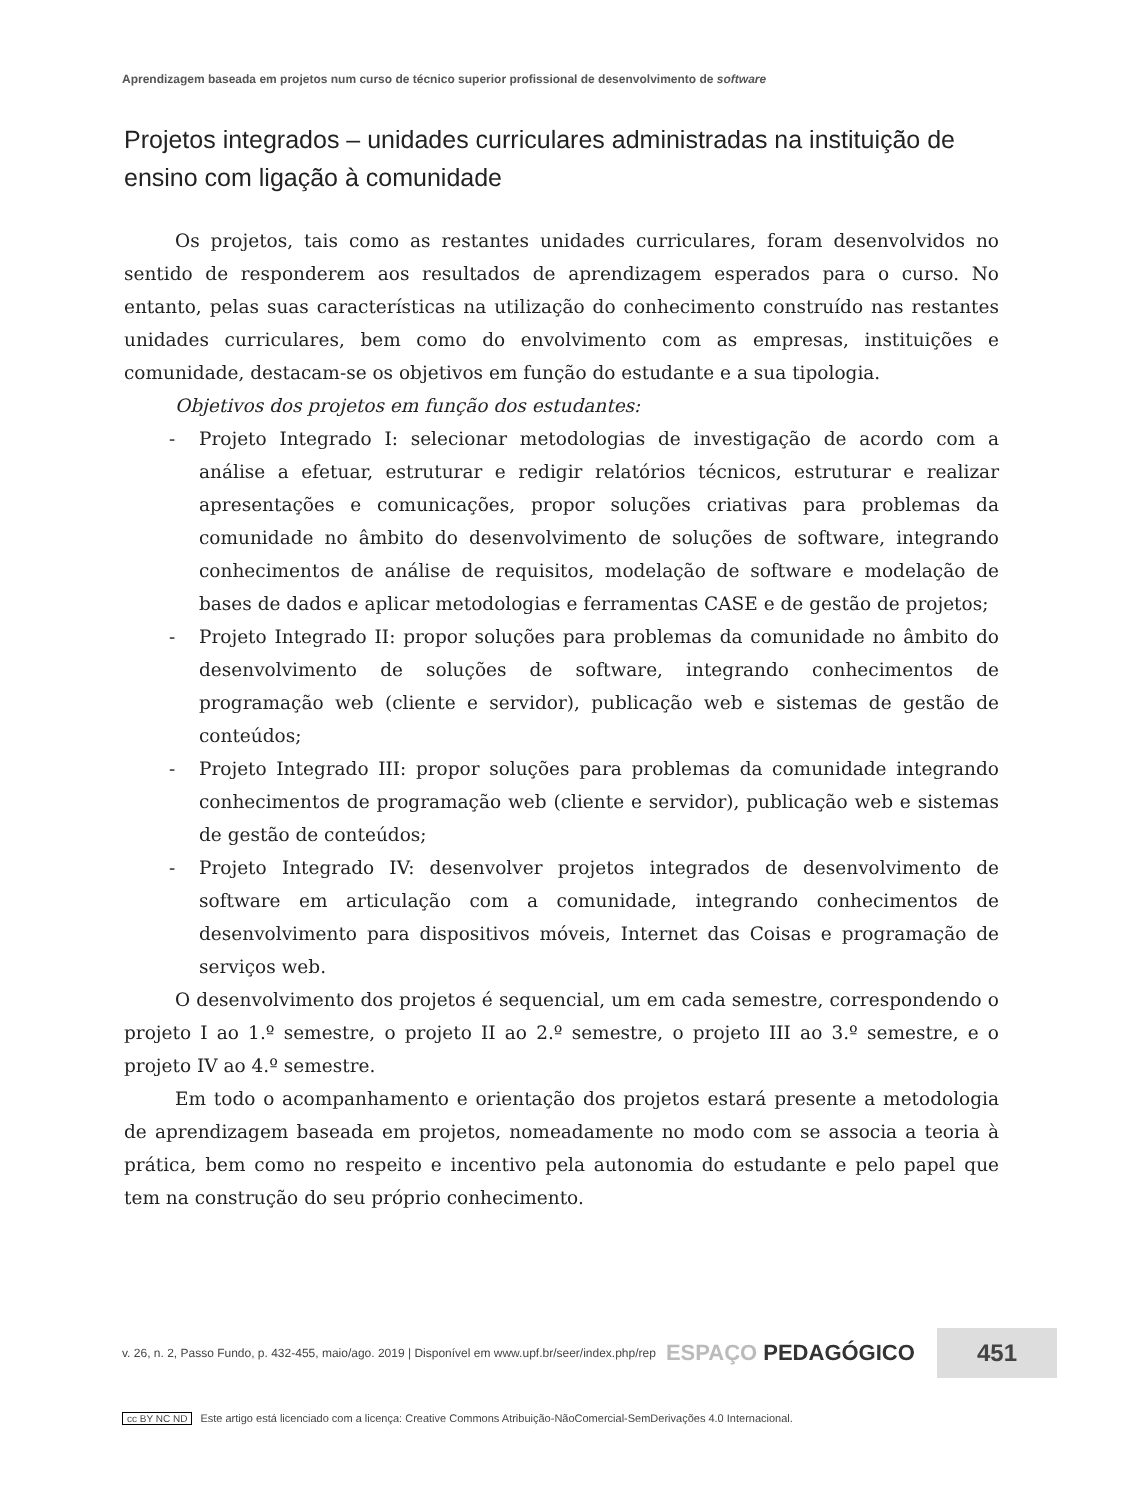Aprendizagem baseada em projetos num curso de técnico superior profissional de desenvolvimento de software
Projetos integrados – unidades curriculares administradas na instituição de ensino com ligação à comunidade
Os projetos, tais como as restantes unidades curriculares, foram desenvolvidos no sentido de responderem aos resultados de aprendizagem esperados para o curso. No entanto, pelas suas características na utilização do conhecimento construído nas restantes unidades curriculares, bem como do envolvimento com as empresas, instituições e comunidade, destacam-se os objetivos em função do estudante e a sua tipologia.
Objetivos dos projetos em função dos estudantes:
- Projeto Integrado I: selecionar metodologias de investigação de acordo com a análise a efetuar, estruturar e redigir relatórios técnicos, estruturar e realizar apresentações e comunicações, propor soluções criativas para problemas da comunidade no âmbito do desenvolvimento de soluções de software, integrando conhecimentos de análise de requisitos, modelação de software e modelação de bases de dados e aplicar metodologias e ferramentas CASE e de gestão de projetos;
- Projeto Integrado II: propor soluções para problemas da comunidade no âmbito do desenvolvimento de soluções de software, integrando conhecimentos de programação web (cliente e servidor), publicação web e sistemas de gestão de conteúdos;
- Projeto Integrado III: propor soluções para problemas da comunidade integrando conhecimentos de programação web (cliente e servidor), publicação web e sistemas de gestão de conteúdos;
- Projeto Integrado IV: desenvolver projetos integrados de desenvolvimento de software em articulação com a comunidade, integrando conhecimentos de desenvolvimento para dispositivos móveis, Internet das Coisas e programação de serviços web.
O desenvolvimento dos projetos é sequencial, um em cada semestre, correspondendo o projeto I ao 1.º semestre, o projeto II ao 2.º semestre, o projeto III ao 3.º semestre, e o projeto IV ao 4.º semestre.
Em todo o acompanhamento e orientação dos projetos estará presente a metodologia de aprendizagem baseada em projetos, nomeadamente no modo com se associa a teoria à prática, bem como no respeito e incentivo pela autonomia do estudante e pelo papel que tem na construção do seu próprio conhecimento.
v. 26, n. 2, Passo Fundo, p. 432-455, maio/ago. 2019 | Disponível em www.upf.br/seer/index.php/rep ESPAÇO PEDAGÓGICO 451
cc BY NC ND Este artigo está licenciado com a licença: Creative Commons Atribuição-NãoComercial-SemDerivações 4.0 Internacional.